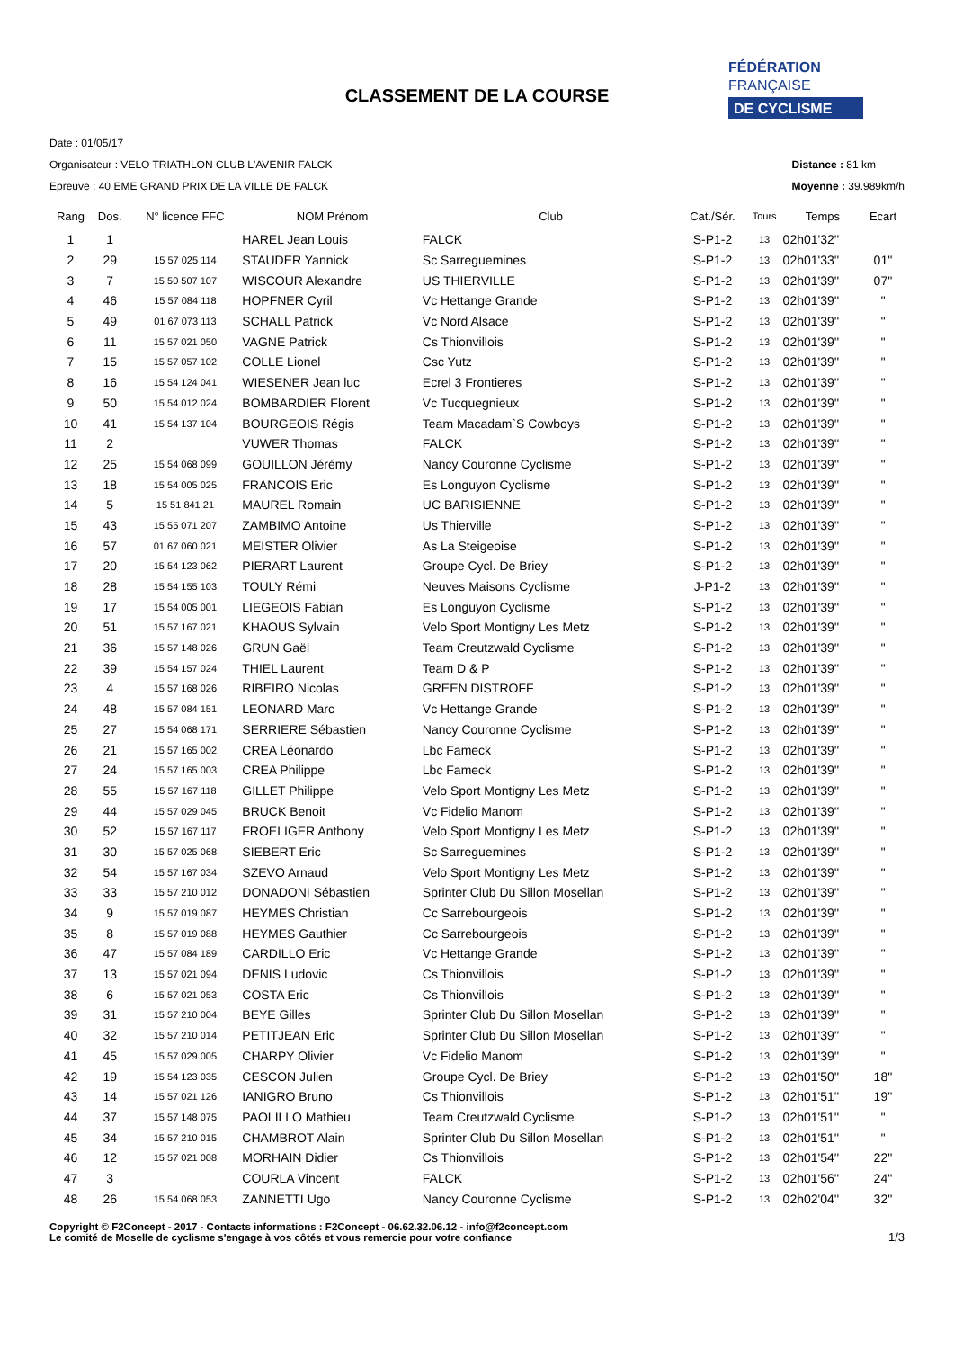FÉDÉRATION
FRANÇAISE
DE CYCLISME
CLASSEMENT DE LA COURSE
Date : 01/05/17
Organisateur : VELO TRIATHLON CLUB L'AVENIR FALCK
Epreuve : 40 EME GRAND PRIX DE LA VILLE DE FALCK
Distance : 81 km
Moyenne : 39.989km/h
| Rang | Dos. | N° licence FFC | NOM Prénom | Club | Cat./Sér. | Tours | Temps | Ecart |
| --- | --- | --- | --- | --- | --- | --- | --- | --- |
| 1 | 1 | | HAREL Jean Louis | FALCK | S-P1-2 | 13 | 02h01'32'' | |
| 2 | 29 | 15 57 025 114 | STAUDER Yannick | Sc Sarreguemines | S-P1-2 | 13 | 02h01'33'' | 01'' |
| 3 | 7 | 15 50 507 107 | WISCOUR Alexandre | US THIERVILLE | S-P1-2 | 13 | 02h01'39'' | 07'' |
| 4 | 46 | 15 57 084 118 | HOPFNER Cyril | Vc Hettange Grande | S-P1-2 | 13 | 02h01'39'' | '' |
| 5 | 49 | 01 67 073 113 | SCHALL Patrick | Vc Nord Alsace | S-P1-2 | 13 | 02h01'39'' | '' |
| 6 | 11 | 15 57 021 050 | VAGNE Patrick | Cs Thionvillois | S-P1-2 | 13 | 02h01'39'' | '' |
| 7 | 15 | 15 57 057 102 | COLLE Lionel | Csc Yutz | S-P1-2 | 13 | 02h01'39'' | '' |
| 8 | 16 | 15 54 124 041 | WIESENER Jean luc | Ecrel 3 Frontieres | S-P1-2 | 13 | 02h01'39'' | '' |
| 9 | 50 | 15 54 012 024 | BOMBARDIER Florent | Vc Tucquegnieux | S-P1-2 | 13 | 02h01'39'' | '' |
| 10 | 41 | 15 54 137 104 | BOURGEOIS Régis | Team Macadam`S Cowboys | S-P1-2 | 13 | 02h01'39'' | '' |
| 11 | 2 | | VUWER Thomas | FALCK | S-P1-2 | 13 | 02h01'39'' | '' |
| 12 | 25 | 15 54 068 099 | GOUILLON Jérémy | Nancy Couronne Cyclisme | S-P1-2 | 13 | 02h01'39'' | '' |
| 13 | 18 | 15 54 005 025 | FRANCOIS Eric | Es Longuyon Cyclisme | S-P1-2 | 13 | 02h01'39'' | '' |
| 14 | 5 | 15 51 841 21 | MAUREL Romain | UC BARISIENNE | S-P1-2 | 13 | 02h01'39'' | '' |
| 15 | 43 | 15 55 071 207 | ZAMBIMO Antoine | Us Thierville | S-P1-2 | 13 | 02h01'39'' | '' |
| 16 | 57 | 01 67 060 021 | MEISTER Olivier | As La Steigeoise | S-P1-2 | 13 | 02h01'39'' | '' |
| 17 | 20 | 15 54 123 062 | PIERART Laurent | Groupe Cycl. De Briey | S-P1-2 | 13 | 02h01'39'' | '' |
| 18 | 28 | 15 54 155 103 | TOULY Rémi | Neuves Maisons Cyclisme | J-P1-2 | 13 | 02h01'39'' | '' |
| 19 | 17 | 15 54 005 001 | LIEGEOIS Fabian | Es Longuyon Cyclisme | S-P1-2 | 13 | 02h01'39'' | '' |
| 20 | 51 | 15 57 167 021 | KHAOUS Sylvain | Velo Sport Montigny Les Metz | S-P1-2 | 13 | 02h01'39'' | '' |
| 21 | 36 | 15 57 148 026 | GRUN Gaël | Team Creutzwald Cyclisme | S-P1-2 | 13 | 02h01'39'' | '' |
| 22 | 39 | 15 54 157 024 | THIEL Laurent | Team D & P | S-P1-2 | 13 | 02h01'39'' | '' |
| 23 | 4 | 15 57 168 026 | RIBEIRO Nicolas | GREEN DISTROFF | S-P1-2 | 13 | 02h01'39'' | '' |
| 24 | 48 | 15 57 084 151 | LEONARD Marc | Vc Hettange Grande | S-P1-2 | 13 | 02h01'39'' | '' |
| 25 | 27 | 15 54 068 171 | SERRIERE Sébastien | Nancy Couronne Cyclisme | S-P1-2 | 13 | 02h01'39'' | '' |
| 26 | 21 | 15 57 165 002 | CREA Léonardo | Lbc Fameck | S-P1-2 | 13 | 02h01'39'' | '' |
| 27 | 24 | 15 57 165 003 | CREA Philippe | Lbc Fameck | S-P1-2 | 13 | 02h01'39'' | '' |
| 28 | 55 | 15 57 167 118 | GILLET Philippe | Velo Sport Montigny Les Metz | S-P1-2 | 13 | 02h01'39'' | '' |
| 29 | 44 | 15 57 029 045 | BRUCK Benoit | Vc Fidelio Manom | S-P1-2 | 13 | 02h01'39'' | '' |
| 30 | 52 | 15 57 167 117 | FROELIGER Anthony | Velo Sport Montigny Les Metz | S-P1-2 | 13 | 02h01'39'' | '' |
| 31 | 30 | 15 57 025 068 | SIEBERT Eric | Sc Sarreguemines | S-P1-2 | 13 | 02h01'39'' | '' |
| 32 | 54 | 15 57 167 034 | SZEVO Arnaud | Velo Sport Montigny Les Metz | S-P1-2 | 13 | 02h01'39'' | '' |
| 33 | 33 | 15 57 210 012 | DONADONI Sébastien | Sprinter Club Du Sillon Mosellan | S-P1-2 | 13 | 02h01'39'' | '' |
| 34 | 9 | 15 57 019 087 | HEYMES Christian | Cc Sarrebourgeois | S-P1-2 | 13 | 02h01'39'' | '' |
| 35 | 8 | 15 57 019 088 | HEYMES Gauthier | Cc Sarrebourgeois | S-P1-2 | 13 | 02h01'39'' | '' |
| 36 | 47 | 15 57 084 189 | CARDILLO Eric | Vc Hettange Grande | S-P1-2 | 13 | 02h01'39'' | '' |
| 37 | 13 | 15 57 021 094 | DENIS Ludovic | Cs Thionvillois | S-P1-2 | 13 | 02h01'39'' | '' |
| 38 | 6 | 15 57 021 053 | COSTA Eric | Cs Thionvillois | S-P1-2 | 13 | 02h01'39'' | '' |
| 39 | 31 | 15 57 210 004 | BEYE Gilles | Sprinter Club Du Sillon Mosellan | S-P1-2 | 13 | 02h01'39'' | '' |
| 40 | 32 | 15 57 210 014 | PETITJEAN Eric | Sprinter Club Du Sillon Mosellan | S-P1-2 | 13 | 02h01'39'' | '' |
| 41 | 45 | 15 57 029 005 | CHARPY Olivier | Vc Fidelio Manom | S-P1-2 | 13 | 02h01'39'' | '' |
| 42 | 19 | 15 54 123 035 | CESCON Julien | Groupe Cycl. De Briey | S-P1-2 | 13 | 02h01'50'' | 18'' |
| 43 | 14 | 15 57 021 126 | IANIGRO Bruno | Cs Thionvillois | S-P1-2 | 13 | 02h01'51'' | 19'' |
| 44 | 37 | 15 57 148 075 | PAOLILLO Mathieu | Team Creutzwald Cyclisme | S-P1-2 | 13 | 02h01'51'' | '' |
| 45 | 34 | 15 57 210 015 | CHAMBROT Alain | Sprinter Club Du Sillon Mosellan | S-P1-2 | 13 | 02h01'51'' | '' |
| 46 | 12 | 15 57 021 008 | MORHAIN Didier | Cs Thionvillois | S-P1-2 | 13 | 02h01'54'' | 22'' |
| 47 | 3 | | COURLA Vincent | FALCK | S-P1-2 | 13 | 02h01'56'' | 24'' |
| 48 | 26 | 15 54 068 053 | ZANNETTI Ugo | Nancy Couronne Cyclisme | S-P1-2 | 13 | 02h02'04'' | 32'' |
Copyright © F2Concept - 2017 - Contacts informations : F2Concept - 06.62.32.06.12 - info@f2concept.com
Le comité de Moselle de cyclisme s'engage à vos côtés et vous remercie pour votre confiance
1/3